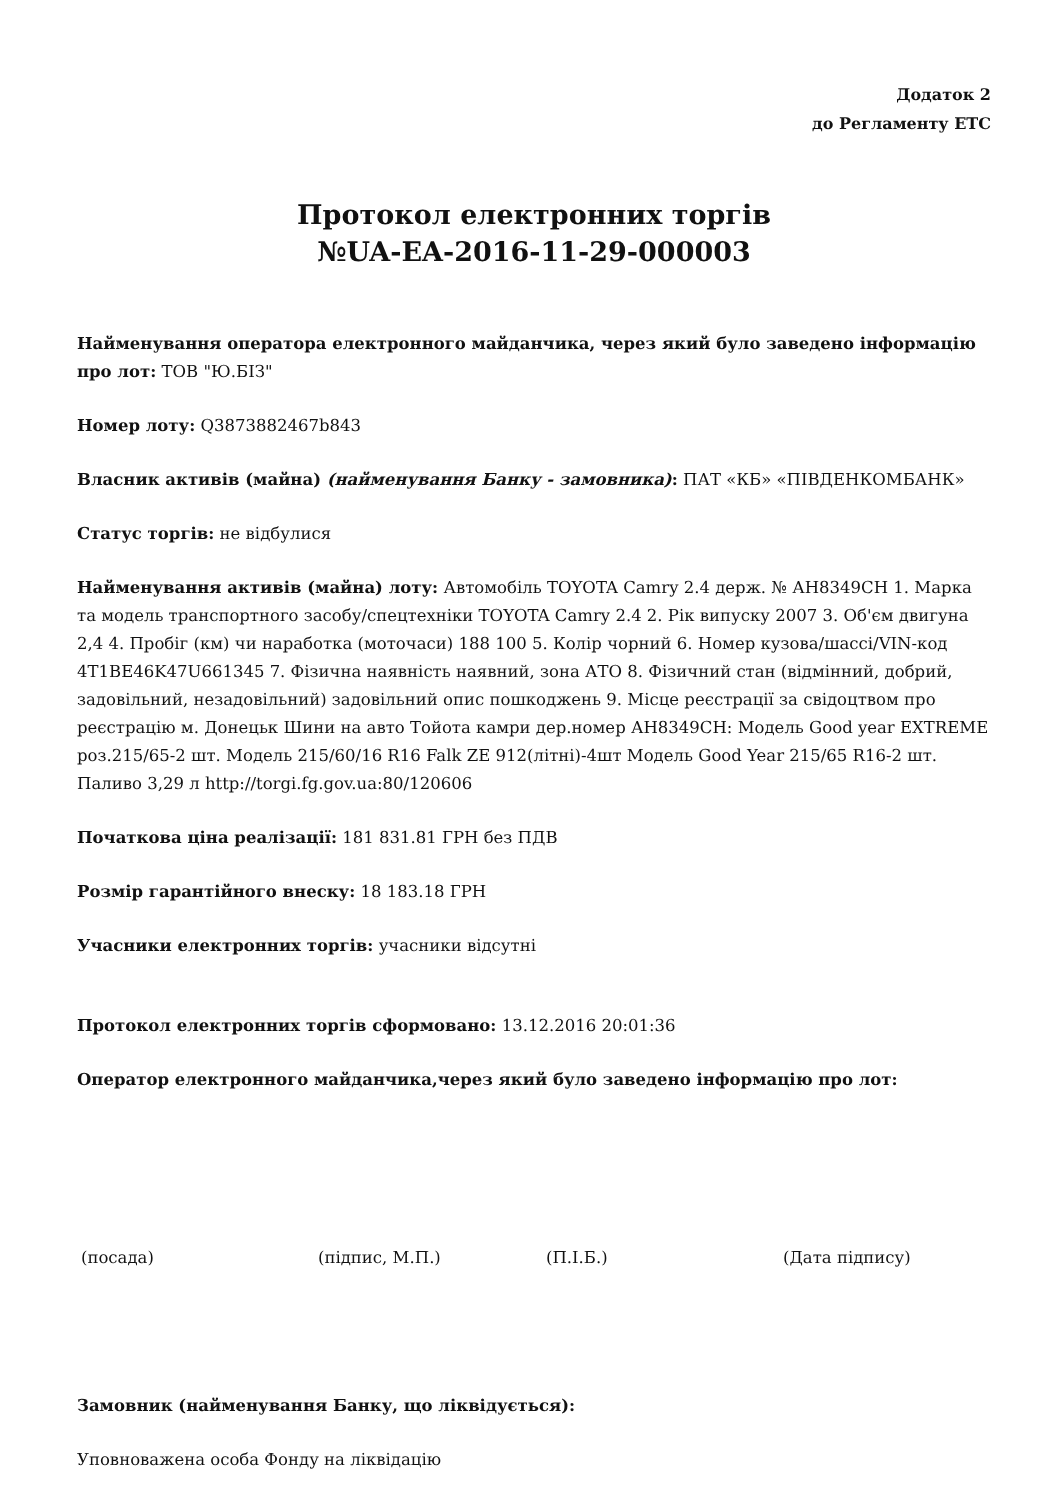Додаток 2
до Регламенту ЕТС
Протокол електронних торгів
№UA-EA-2016-11-29-000003
Найменування оператора електронного майданчика, через який було заведено інформацію про лот: ТОВ "Ю.БІЗ"
Номер лоту: Q3873882467b843
Власник активів (майна) (найменування Банку - замовника): ПАТ «КБ» «ПІВДЕНКОМБАНК»
Статус торгів: не відбулися
Найменування активів (майна) лоту: Автомобіль TOYOTA Camry 2.4 держ. № АН8349СН 1. Марка та модель транспортного засобу/спецтехніки TOYOTA Camry 2.4 2. Рік випуску 2007 3. Об'єм двигуна 2,4 4. Пробіг (км) чи наработка (моточаси) 188 100 5. Колір чорний 6. Номер кузова/шассі/VIN-код 4T1BE46K47U661345 7. Фізична наявність наявний, зона АТО 8. Фізичний стан (відмінний, добрий, задовільний, незадовільний) задовільний опис пошкоджень 9. Місце реєстрації за свідоцтвом про реєстрацію м. Донецьк Шини на авто Тойота камри дер.номер АН8349СН: Модель Good year EXTREME роз.215/65-2 шт. Модель 215/60/16 R16 Falk ZE 912(літні)-4шт Модель Good Year 215/65 R16-2 шт. Паливо 3,29 л http://torgi.fg.gov.ua:80/120606
Початкова ціна реалізації: 181 831.81 ГРН без ПДВ
Розмір гарантійного внеску: 18 183.18 ГРН
Учасники електронних торгів: учасники відсутні
Протокол електронних торгів сформовано: 13.12.2016 20:01:36
Оператор електронного майданчика,через який було заведено інформацію про лот:
(посада) (підпис, М.П.) (П.І.Б.) (Дата підпису)
Замовник (найменування Банку, що ліквідується):
Уповноважена особа Фонду на ліквідацію